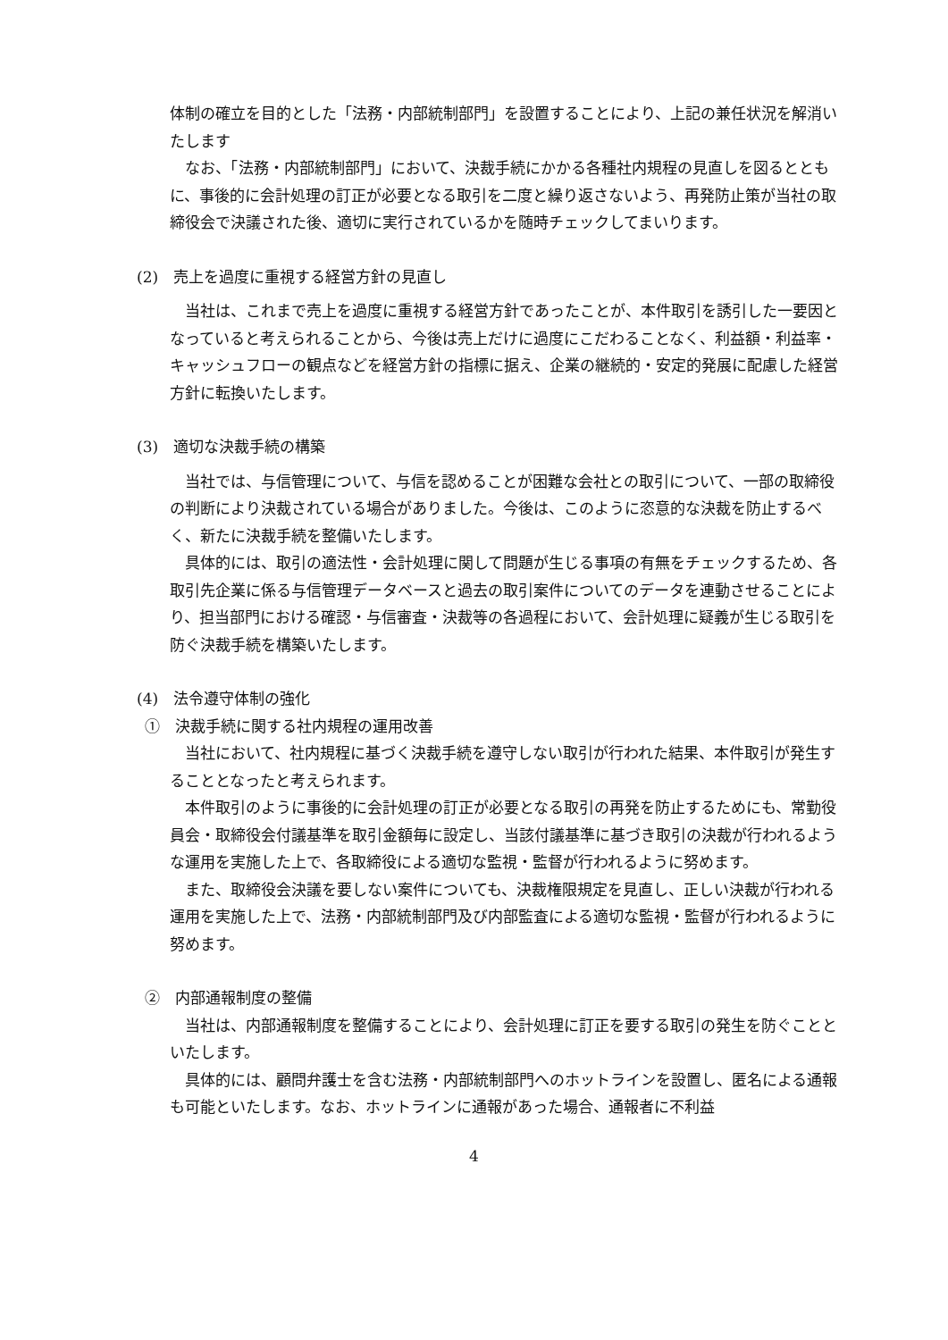体制の確立を目的とした「法務・内部統制部門」を設置することにより、上記の兼任状況を解消いたします
なお、「法務・内部統制部門」において、決裁手続にかかる各種社内規程の見直しを図るとともに、事後的に会計処理の訂正が必要となる取引を二度と繰り返さないよう、再発防止策が当社の取締役会で決議された後、適切に実行されているかを随時チェックしてまいります。
(2)　売上を過度に重視する経営方針の見直し
当社は、これまで売上を過度に重視する経営方針であったことが、本件取引を誘引した一要因となっていると考えられることから、今後は売上だけに過度にこだわることなく、利益額・利益率・キャッシュフローの観点などを経営方針の指標に据え、企業の継続的・安定的発展に配慮した経営方針に転換いたします。
(3)　適切な決裁手続の構築
当社では、与信管理について、与信を認めることが困難な会社との取引について、一部の取締役の判断により決裁されている場合がありました。今後は、このように恣意的な決裁を防止するべく、新たに決裁手続を整備いたします。
具体的には、取引の適法性・会計処理に関して問題が生じる事項の有無をチェックするため、各取引先企業に係る与信管理データベースと過去の取引案件についてのデータを連動させることにより、担当部門における確認・与信審査・決裁等の各過程において、会計処理に疑義が生じる取引を防ぐ決裁手続を構築いたします。
(4)　法令遵守体制の強化
①　決裁手続に関する社内規程の運用改善
当社において、社内規程に基づく決裁手続を遵守しない取引が行われた結果、本件取引が発生することとなったと考えられます。
本件取引のように事後的に会計処理の訂正が必要となる取引の再発を防止するためにも、常勤役員会・取締役会付議基準を取引金額毎に設定し、当該付議基準に基づき取引の決裁が行われるような運用を実施した上で、各取締役による適切な監視・監督が行われるように努めます。
また、取締役会決議を要しない案件についても、決裁権限規定を見直し、正しい決裁が行われる運用を実施した上で、法務・内部統制部門及び内部監査による適切な監視・監督が行われるように努めます。
②　内部通報制度の整備
当社は、内部通報制度を整備することにより、会計処理に訂正を要する取引の発生を防ぐことといたします。
具体的には、顧問弁護士を含む法務・内部統制部門へのホットラインを設置し、匿名による通報も可能といたします。なお、ホットラインに通報があった場合、通報者に不利益
4